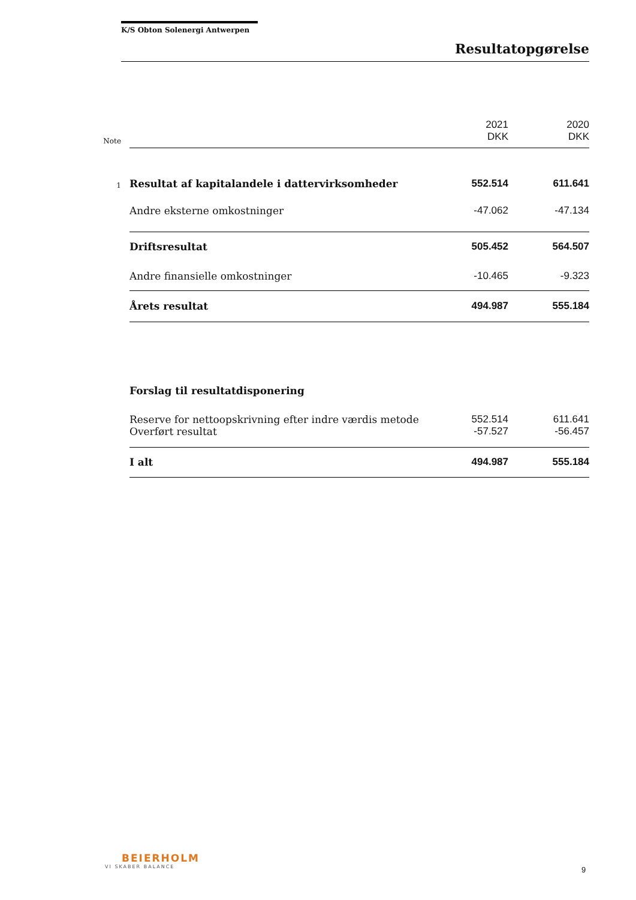K/S Obton Solenergi Antwerpen
Resultatopgørelse
| Note | | 2021 DKK | 2020 DKK |
| 1 | Resultat af kapitalandele i dattervirksomheder | 552.514 | 611.641 |
| | Andre eksterne omkostninger | -47.062 | -47.134 |
| | Driftsresultat | 505.452 | 564.507 |
| | Andre finansielle omkostninger | -10.465 | -9.323 |
| | Årets resultat | 494.987 | 555.184 |
| | Forslag til resultatdisponering | | |
| | Reserve for nettoopskrivning efter indre værdis metode | 552.514 | 611.641 |
| | Overført resultat | -57.527 | -56.457 |
| | I alt | 494.987 | 555.184 |
BEIERHOLM
VI SKABER BALANCE
9